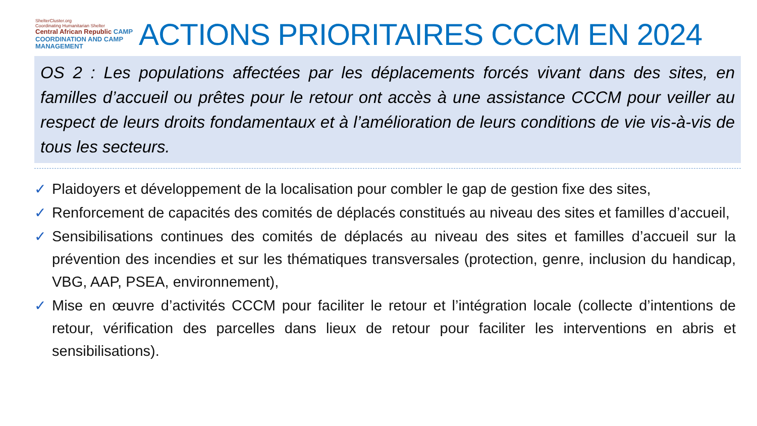ShelterCluster.org
Coordinating Humanitarian Shelter
Central African Republic CAMP COORDINATION AND CAMP MANAGEMENT
ACTIONS PRIORITAIRES CCCM EN 2024
OS 2 : Les populations affectées par les déplacements forcés vivant dans des sites, en familles d’accueil ou prêtes pour le retour ont accès à une assistance CCCM pour veiller au respect de leurs droits fondamentaux et à l’amélioration de leurs conditions de vie vis-à-vis de tous les secteurs.
✓ Plaidoyers et développement de la localisation pour combler le gap de gestion fixe des sites,
✓ Renforcement de capacités des comités de déplacés constitués au niveau des sites et familles d’accueil,
✓ Sensibilisations continues des comités de déplacés au niveau des sites et familles d’accueil sur la prévention des incendies et sur les thématiques transversales (protection, genre, inclusion du handicap, VBG, AAP, PSEA, environnement),
✓ Mise en œuvre d’activités CCCM pour faciliter le retour et l’intégration locale (collecte d’intentions de retour, vérification des parcelles dans lieux de retour pour faciliter les interventions en abris et sensibilisations).